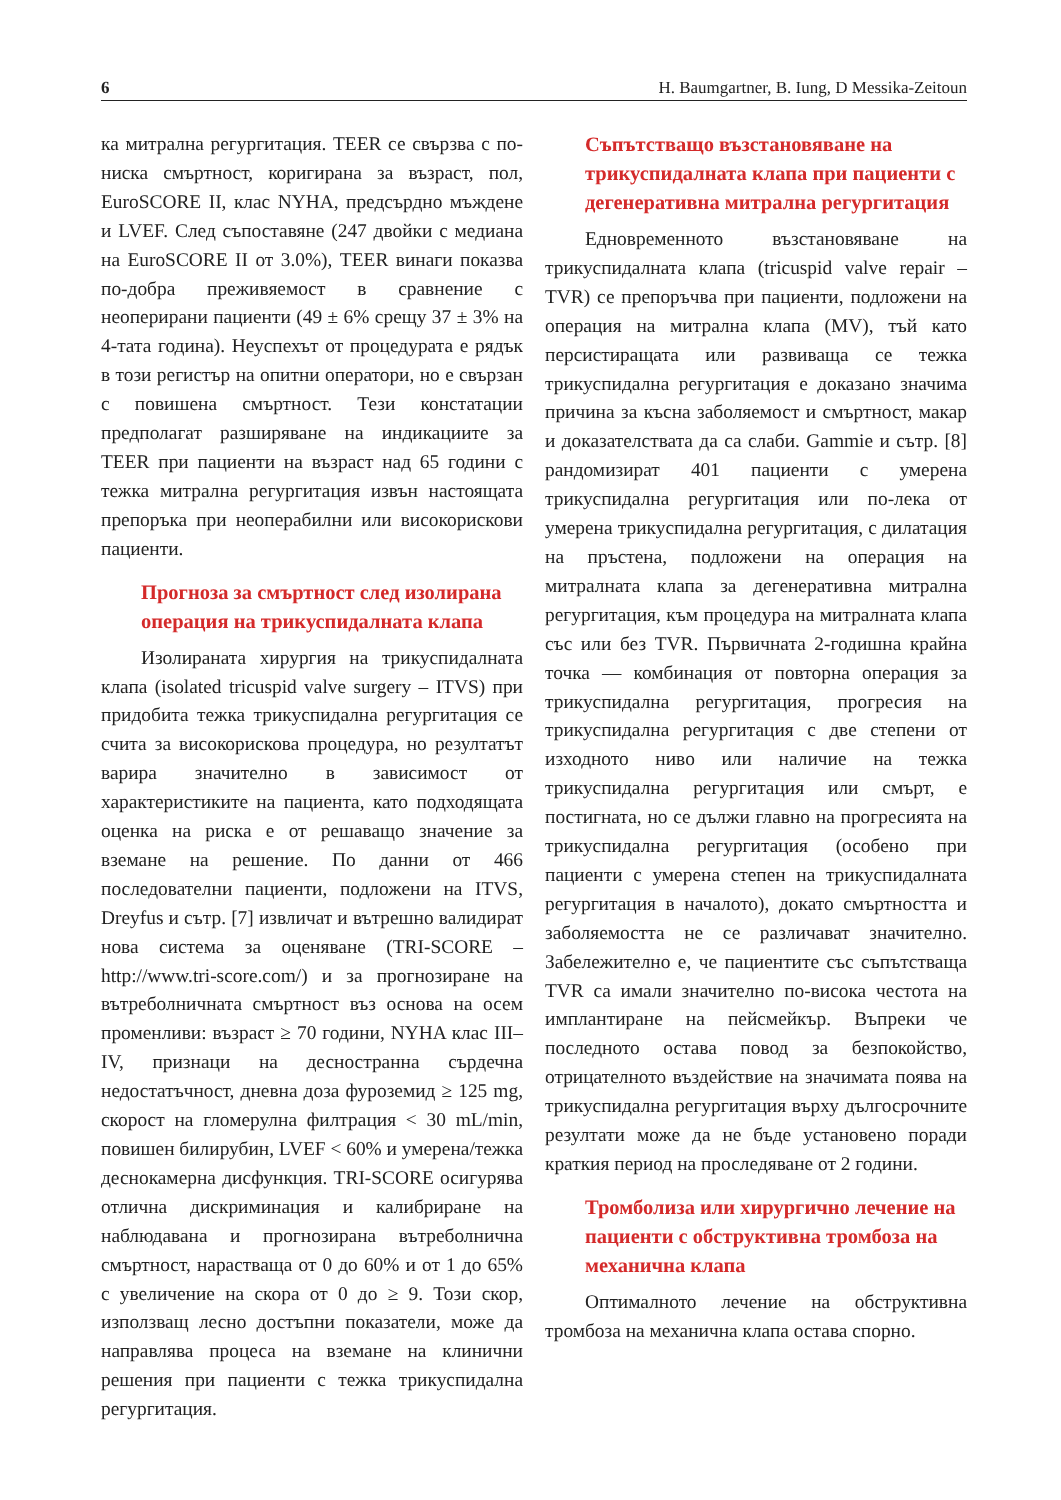6 H. Baumgartner, B. Iung, D Messika-Zeitoun
ка митрална регургитация. TEER се свързва с по-ниска смъртност, коригирана за възраст, пол, EuroSCORE II, клас NYHA, предсърдно мъждене и LVEF. След съпоставяне (247 двойки с медиана на EuroSCORE II от 3.0%), TEER винаги показва по-добра преживяемост в сравнение с неоперирани пациенти (49 ± 6% срещу 37 ± 3% на 4-тата година). Неуспехът от процедурата е рядък в този регистър на опитни оператори, но е свързан с повишена смъртност. Тези констатации предполагат разширяване на индикациите за TEER при пациенти на възраст над 65 години с тежка митрална регургитация извън настоящата препоръка при неоперабилни или високорискови пациенти.
Прогноза за смъртност след изолирана операция на трикуспидалната клапа
Изолираната хирургия на трикуспидалната клапа (isolated tricuspid valve surgery – ITVS) при придобита тежка трикуспидална регургитация се счита за високорискова процедура, но резултатът варира значително в зависимост от характеристиките на пациента, като подходящата оценка на риска е от решаващо значение за вземане на решение. По данни от 466 последователни пациенти, подложени на ITVS, Dreyfus и сътр. [7] извличат и вътрешно валидират нова система за оценяване (TRI-SCORE – http://www.tri-score.com/) и за прогнозиране на вътреболничната смъртност въз основа на осем променливи: възраст ≥ 70 години, NYHA клас III–IV, признаци на десностранна сърдечна недостатъчност, дневна доза фуроземид ≥ 125 mg, скорост на гломерулна филтрация < 30 mL/min, повишен билирубин, LVEF < 60% и умерена/тежка деснокамерна дисфункция. TRI-SCORE осигурява отлична дискриминация и калибриране на наблюдавана и прогнозирана вътреболнична смъртност, нарастваща от 0 до 60% и от 1 до 65% с увеличение на скора от 0 до ≥ 9. Този скор, използващ лесно достъпни показатели, може да направлява процеса на вземане на клинични решения при пациенти с тежка трикуспидална регургитация.
Съпътстващо възстановяване на трикуспидалната клапа при пациенти с дегенеративна митрална регургитация
Едновременното възстановяване на трикуспидалната клапа (tricuspid valve repair – TVR) се препоръчва при пациенти, подложени на операция на митрална клапа (MV), тъй като персистиращата или развиваща се тежка трикуспидална регургитация е доказано значима причина за късна заболяемост и смъртност, макар и доказателствата да са слаби. Gammie и сътр. [8] рандомизират 401 пациенти с умерена трикуспидална регургитация или по-лека от умерена трикуспидална регургитация, с дилатация на пръстена, подложени на операция на митралната клапа за дегенеративна митрална регургитация, към процедура на митралната клапа със или без TVR. Първичната 2-годишна крайна точка — комбинация от повторна операция за трикуспидална регургитация, прогресия на трикуспидална регургитация с две степени от изходното ниво или наличие на тежка трикуспидална регургитация или смърт, е постигната, но се дължи главно на прогресията на трикуспидална регургитация (особено при пациенти с умерена степен на трикуспидалната регургитация в началото), докато смъртността и заболяемостта не се различават значително. Забележително е, че пациентите със съпътстваща TVR са имали значително по-висока честота на имплантиране на пейсмейкър. Въпреки че последното остава повод за безпокойство, отрицателното въздействие на значимата поява на трикуспидална регургитация върху дългосрочните резултати може да не бъде установено поради краткия период на проследяване от 2 години.
Тромболиза или хирургично лечение на пациенти с обструктивна тромбоза на механична клапа
Оптималното лечение на обструктивна тромбоза на механична клапа остава спорно.